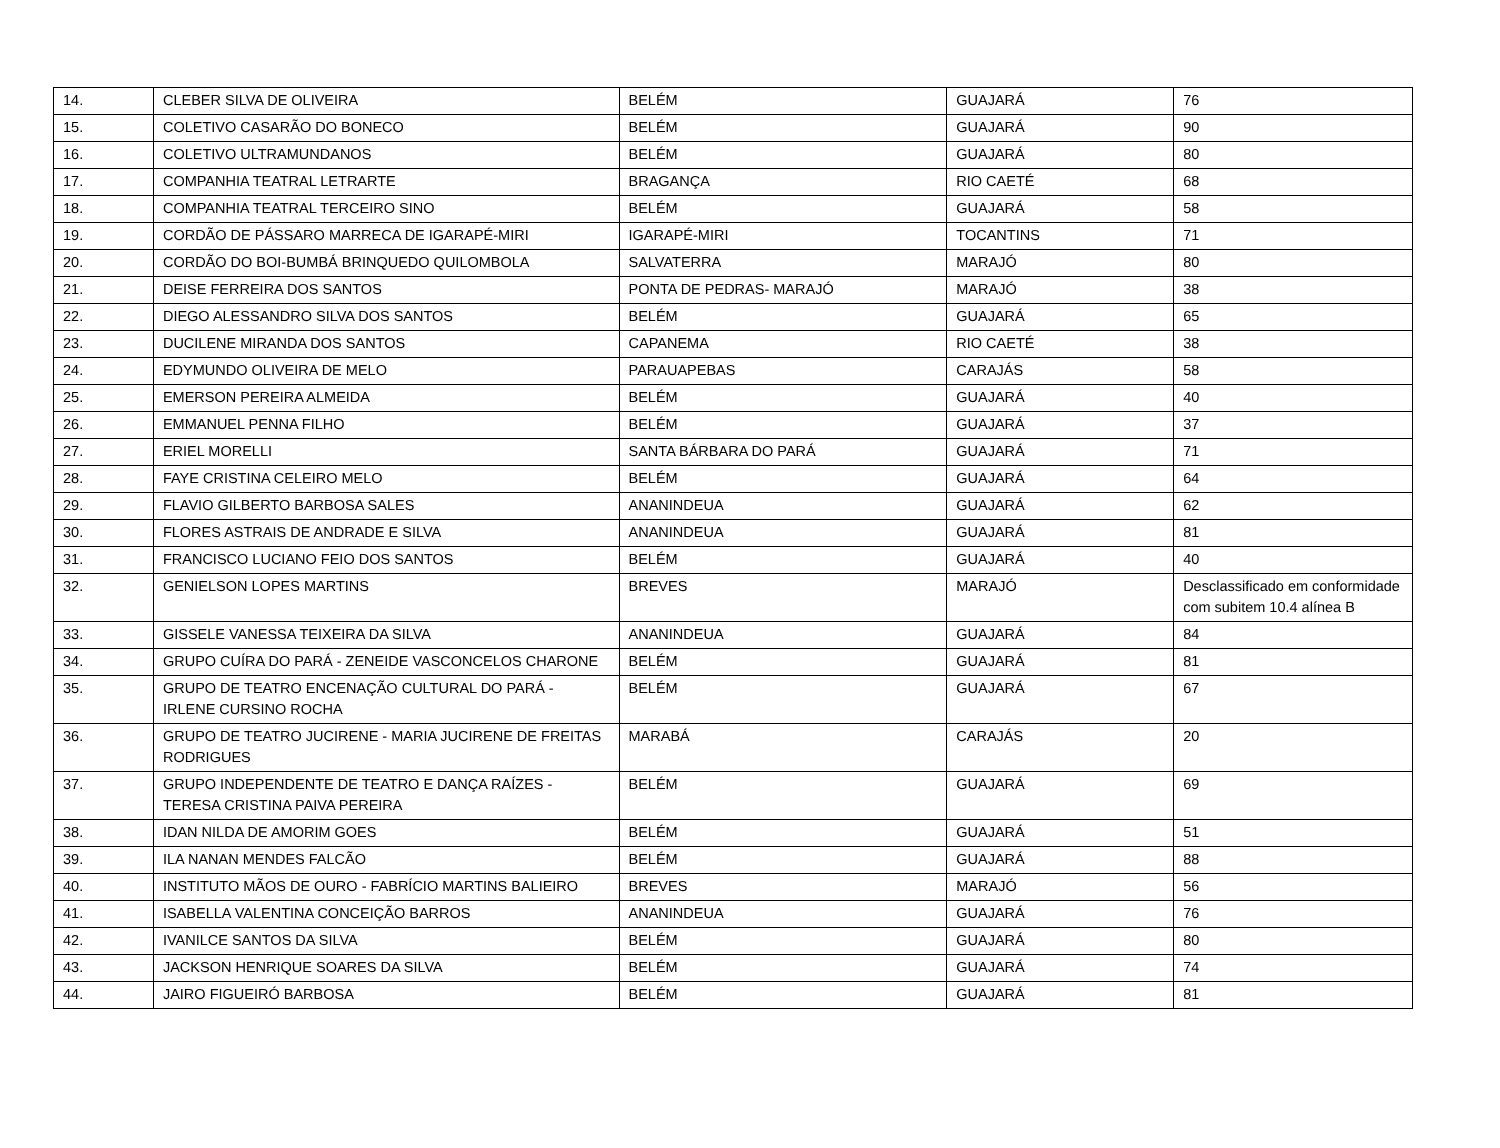| 14. | CLEBER SILVA DE OLIVEIRA | BELÉM | GUAJARÁ | 76 |
| 15. | COLETIVO CASARÃO DO BONECO | BELÉM | GUAJARÁ | 90 |
| 16. | COLETIVO ULTRAMUNDANOS | BELÉM | GUAJARÁ | 80 |
| 17. | COMPANHIA TEATRAL LETRARTE | BRAGANÇA | RIO CAETÉ | 68 |
| 18. | COMPANHIA TEATRAL TERCEIRO SINO | BELÉM | GUAJARÁ | 58 |
| 19. | CORDÃO DE PÁSSARO MARRECA DE IGARAPÉ-MIRI | IGARAPÉ-MIRI | TOCANTINS | 71 |
| 20. | CORDÃO DO BOI-BUMBÁ BRINQUEDO QUILOMBOLA | SALVATERRA | MARAJÓ | 80 |
| 21. | DEISE FERREIRA DOS SANTOS | PONTA DE PEDRAS- MARAJÓ | MARAJÓ | 38 |
| 22. | DIEGO ALESSANDRO SILVA DOS SANTOS | BELÉM | GUAJARÁ | 65 |
| 23. | DUCILENE MIRANDA DOS SANTOS | CAPANEMA | RIO CAETÉ | 38 |
| 24. | EDYMUNDO OLIVEIRA DE MELO | PARAUAPEBAS | CARAJÁS | 58 |
| 25. | EMERSON PEREIRA ALMEIDA | BELÉM | GUAJARÁ | 40 |
| 26. | EMMANUEL PENNA FILHO | BELÉM | GUAJARÁ | 37 |
| 27. | ERIEL MORELLI | SANTA BÁRBARA DO PARÁ | GUAJARÁ | 71 |
| 28. | FAYE CRISTINA CELEIRO MELO | BELÉM | GUAJARÁ | 64 |
| 29. | FLAVIO GILBERTO BARBOSA SALES | ANANINDEUA | GUAJARÁ | 62 |
| 30. | FLORES ASTRAIS DE ANDRADE E SILVA | ANANINDEUA | GUAJARÁ | 81 |
| 31. | FRANCISCO LUCIANO FEIO DOS SANTOS | BELÉM | GUAJARÁ | 40 |
| 32. | GENIELSON LOPES MARTINS | BREVES | MARAJÓ | Desclassificado em conformidade com subitem 10.4 alínea B |
| 33. | GISSELE VANESSA TEIXEIRA DA SILVA | ANANINDEUA | GUAJARÁ | 84 |
| 34. | GRUPO CUÍRA DO PARÁ - ZENEIDE VASCONCELOS CHARONE | BELÉM | GUAJARÁ | 81 |
| 35. | GRUPO DE TEATRO ENCENAÇÃO CULTURAL DO PARÁ - IRLENE CURSINO ROCHA | BELÉM | GUAJARÁ | 67 |
| 36. | GRUPO DE TEATRO JUCIRENE - MARIA JUCIRENE DE FREITAS RODRIGUES | MARABÁ | CARAJÁS | 20 |
| 37. | GRUPO INDEPENDENTE DE TEATRO E DANÇA RAÍZES - TERESA CRISTINA PAIVA PEREIRA | BELÉM | GUAJARÁ | 69 |
| 38. | IDAN NILDA DE AMORIM GOES | BELÉM | GUAJARÁ | 51 |
| 39. | ILA NANAN MENDES FALCÃO | BELÉM | GUAJARÁ | 88 |
| 40. | INSTITUTO MÃOS DE OURO - FABRÍCIO MARTINS BALIEIRO | BREVES | MARAJÓ | 56 |
| 41. | ISABELLA VALENTINA CONCEIÇÃO BARROS | ANANINDEUA | GUAJARÁ | 76 |
| 42. | IVANILCE SANTOS DA SILVA | BELÉM | GUAJARÁ | 80 |
| 43. | JACKSON HENRIQUE SOARES DA SILVA | BELÉM | GUAJARÁ | 74 |
| 44. | JAIRO FIGUEIRÓ BARBOSA | BELÉM | GUAJARÁ | 81 |